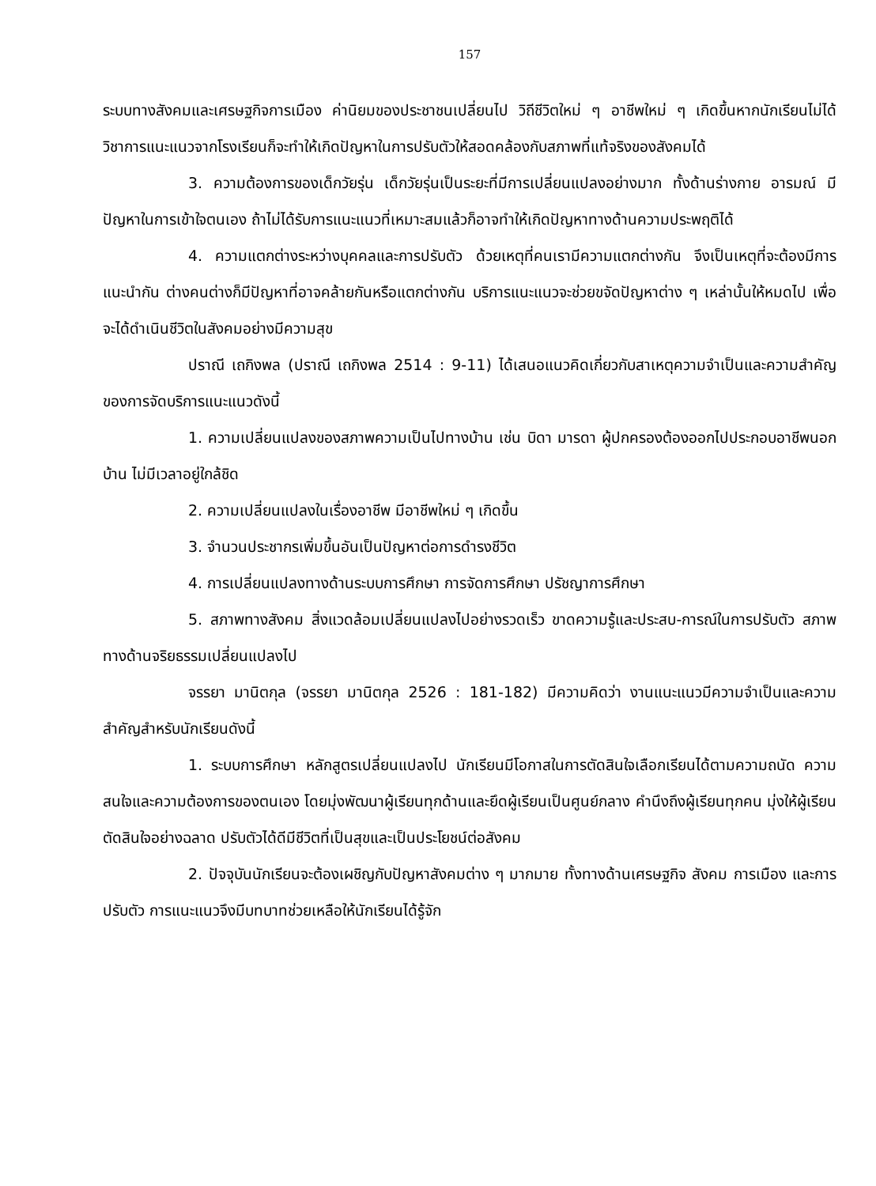157
ระบบทางสังคมและเศรษฐกิจการเมือง ค่านิยมของประชาชนเปลี่ยนไป วิถีชีวิตใหม่ ๆ อาชีพใหม่ ๆ เกิดขึ้นหากนักเรียนไม่ได้วิชาการแนะแนวจากโรงเรียนก็จะทำให้เกิดปัญหาในการปรับตัวให้สอดคล้องกับสภาพที่แท้จริงของสังคมได้
3. ความต้องการของเด็กวัยรุ่น เด็กวัยรุ่นเป็นระยะที่มีการเปลี่ยนแปลงอย่างมาก ทั้งด้านร่างกาย อารมณ์ มีปัญหาในการเข้าใจตนเอง ถ้าไม่ได้รับการแนะแนวที่เหมาะสมแล้วก็อาจทำให้เกิดปัญหาทางด้านความประพฤติได้
4. ความแตกต่างระหว่างบุคคลและการปรับตัว ด้วยเหตุที่คนเรามีความแตกต่างกัน จึงเป็นเหตุที่จะต้องมีการแนะนำกัน ต่างคนต่างก็มีปัญหาที่อาจคล้ายกันหรือแตกต่างกัน บริการแนะแนวจะช่วยขจัดปัญหาต่าง ๆ เหล่านั้นให้หมดไป เพื่อจะได้ดำเนินชีวิตในสังคมอย่างมีความสุข
ปราณี เถกิงพล (ปราณี เถกิงพล 2514 : 9-11) ได้เสนอแนวคิดเกี่ยวกับสาเหตุความจำเป็นและความสำคัญของการจัดบริการแนะแนวดังนี้
1. ความเปลี่ยนแปลงของสภาพความเป็นไปทางบ้าน เช่น บิดา มารดา ผู้ปกครองต้องออกไปประกอบอาชีพนอกบ้าน ไม่มีเวลาอยู่ใกล้ชิด
2. ความเปลี่ยนแปลงในเรื่องอาชีพ มีอาชีพใหม่ ๆ เกิดขึ้น
3. จำนวนประชากรเพิ่มขึ้นอันเป็นปัญหาต่อการดำรงชีวิต
4. การเปลี่ยนแปลงทางด้านระบบการศึกษา การจัดการศึกษา ปรัชญาการศึกษา
5. สภาพทางสังคม สิ่งแวดล้อมเปลี่ยนแปลงไปอย่างรวดเร็ว ขาดความรู้และประสบ-การณ์ในการปรับตัว สภาพทางด้านจริยธรรมเปลี่ยนแปลงไป
จรรยา มานิตกุล (จรรยา มานิตกุล 2526 : 181-182) มีความคิดว่า งานแนะแนวมีความจำเป็นและความสำคัญสำหรับนักเรียนดังนี้
1. ระบบการศึกษา หลักสูตรเปลี่ยนแปลงไป นักเรียนมีโอกาสในการตัดสินใจเลือกเรียนได้ตามความถนัด ความสนใจและความต้องการของตนเอง โดยมุ่งพัฒนาผู้เรียนทุกด้านและยึดผู้เรียนเป็นศูนย์กลาง คำนึงถึงผู้เรียนทุกคน มุ่งให้ผู้เรียนตัดสินใจอย่างฉลาด ปรับตัวได้ดีมีชีวิตที่เป็นสุขและเป็นประโยชน์ต่อสังคม
2. ปัจจุบันนักเรียนจะต้องเผชิญกับปัญหาสังคมต่าง ๆ มากมาย ทั้งทางด้านเศรษฐกิจ สังคม การเมือง และการปรับตัว การแนะแนวจึงมีบทบาทช่วยเหลือให้นักเรียนได้รู้จัก